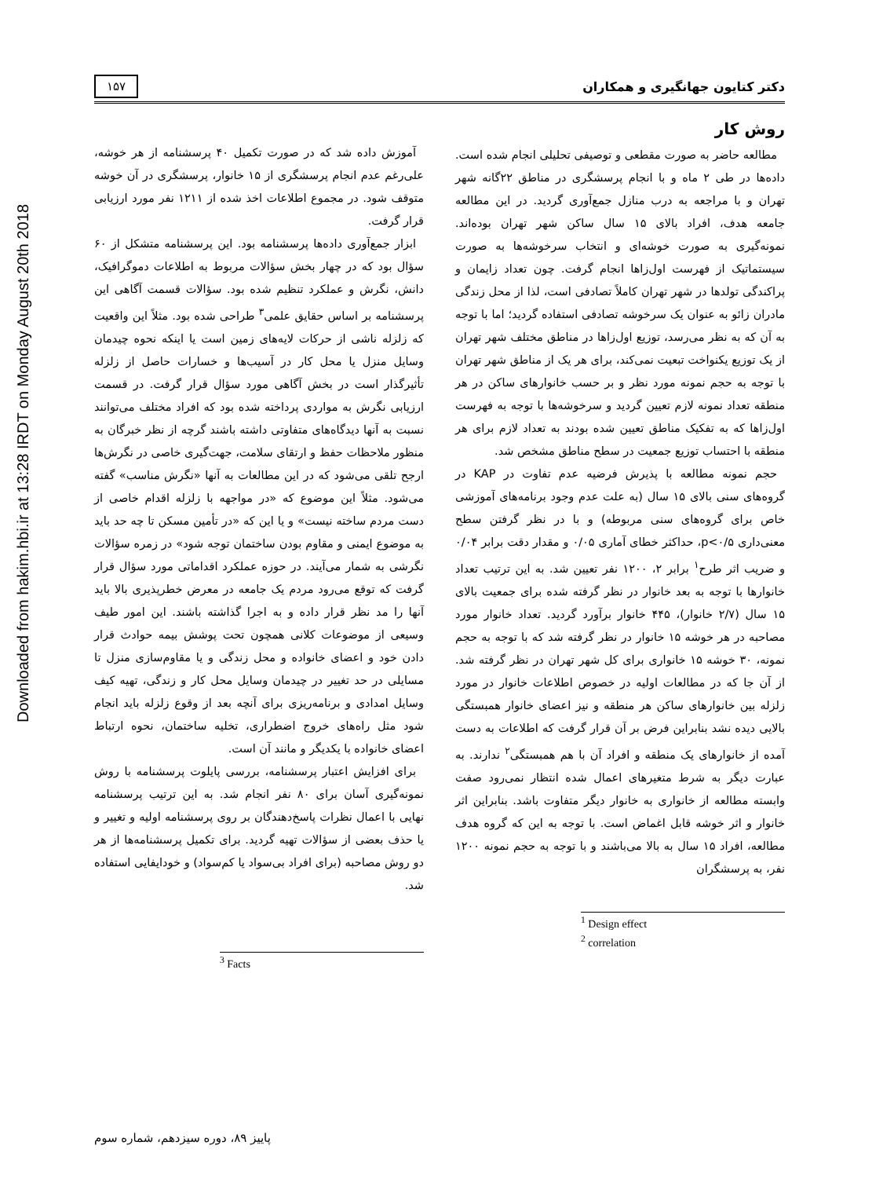Downloaded from hakim.hbi.ir at 13:28 IRDT on Monday August 20th 2018
دکتر کتایون جهانگیری و همکاران ۱۵۷
روش کار
مطالعه حاضر به صورت مقطعی و توصیفی تحلیلی انجام شده است. داده‌ها در طی ۲ ماه و با انجام پرسشگری در مناطق ۲۲گانه شهر تهران و با مراجعه به درب منازل جمع‌آوری گردید. در این مطالعه جامعه هدف، افراد بالای ۱۵ سال ساکن شهر تهران بوده‌اند. نمونه‌گیری به صورت خوشه‌ای و انتخاب سرخوشه‌ها به صورت سیستماتیک از فهرست اول‌زاها انجام گرفت. چون تعداد زایمان و پراکندگی تولدها در شهر تهران کاملاً تصادفی است، لذا از محل زندگی مادران زائو به عنوان یک سرخوشه تصادفی استفاده گردید؛ اما با توجه به آن که به نظر می‌رسد، توزیع اول‌زاها در مناطق مختلف شهر تهران از یک توزیع یکنواخت تبعیت نمی‌کند، برای هر یک از مناطق شهر تهران با توجه به حجم نمونه مورد نظر و بر حسب خانوارهای ساکن در هر منطقه تعداد نمونه لازم تعیین گردید و سرخوشه‌ها با توجه به فهرست اول‌زاها که به تفکیک مناطق تعیین شده بودند به تعداد لازم برای هر منطقه با احتساب توزیع جمعیت در سطح مناطق مشخص شد.
حجم نمونه مطالعه با پذیرش فرضیه عدم تفاوت در KAP در گروه‌های سنی بالای ۱۵ سال (به علت عدم وجود برنامه‌های آموزشی خاص برای گروه‌های سنی مربوطه) و با در نظر گرفتن سطح معنی‌داری p<۰/۵، حداکثر خطای آماری ۰/۰۵ و مقدار دقت برابر ۰/۰۴ و ضریب اثر طرح<sup>۱</sup> برابر ۲، ۱۲۰۰ نفر تعیین شد. به این ترتیب تعداد خانوارها با توجه به بعد خانوار در نظر گرفته شده برای جمعیت بالای ۱۵ سال (۲/۷ خانوار)، ۴۴۵ خانوار برآورد گردید. تعداد خانوار مورد مصاحبه در هر خوشه ۱۵ خانوار در نظر گرفته شد که با توجه به حجم نمونه، ۳۰ خوشه ۱۵ خانواری برای کل شهر تهران در نظر گرفته شد. از آن جا که در مطالعات اولیه در خصوص اطلاعات خانوار در مورد زلزله بین خانوارهای ساکن هر منطقه و نیز اعضای خانوار همبستگی بالایی دیده نشد بنابراین فرض بر آن قرار گرفت که اطلاعات به دست آمده از خانوارهای یک منطقه و افراد آن با هم همبستگی<sup>۲</sup> ندارند. به عبارت دیگر به شرط متغیرهای اعمال شده انتظار نمی‌رود صفت وابسته مطالعه از خانواری به خانوار دیگر متفاوت باشد. بنابراین اثر خانوار و اثر خوشه قابل اغماض است. با توجه به این که گروه هدف مطالعه، افراد ۱۵ سال به بالا می‌باشند و با توجه به حجم نمونه ۱۲۰۰ نفر، به پرسشگران
<sup>1</sup> Design effect
<sup>2</sup> correlation
آموزش داده شد که در صورت تکمیل ۴۰ پرسشنامه از هر خوشه، علی‌رغم عدم انجام پرسشگری از ۱۵ خانوار، پرسشگری در آن خوشه متوقف شود. در مجموع اطلاعات اخذ شده از ۱۲۱۱ نفر مورد ارزیابی قرار گرفت.
ابزار جمع‌آوری داده‌ها پرسشنامه بود. این پرسشنامه متشکل از ۶۰ سؤال بود که در چهار بخش سؤالات مربوط به اطلاعات دموگرافیک، دانش، نگرش و عملکرد تنظیم شده بود. سؤالات قسمت آگاهی این پرسشنامه بر اساس حقایق علمی<sup>۳</sup> طراحی شده بود. مثلاً این واقعیت که زلزله ناشی از حرکات لایه‌های زمین است یا اینکه نحوه چیدمان وسایل منزل یا محل کار در آسیب‌ها و خسارات حاصل از زلزله تأثیرگذار است در بخش آگاهی مورد سؤال قرار گرفت. در قسمت ارزیابی نگرش به مواردی پرداخته شده بود که افراد مختلف می‌توانند نسبت به آنها دیدگاه‌های متفاوتی داشته باشند گرچه از نظر خبرگان به منظور ملاحظات حفظ و ارتقای سلامت، جهت‌گیری خاصی در نگرش‌ها ارجح تلقی می‌شود که در این مطالعات به آنها «نگرش مناسب» گفته می‌شود. مثلاً این موضوع که «در مواجهه با زلزله اقدام خاصی از دست مردم ساخته نیست» و یا این که «در تأمین مسکن تا چه حد باید به موضوع ایمنی و مقاوم بودن ساختمان توجه شود» در زمره سؤالات نگرشی به شمار می‌آیند. در حوزه عملکرد اقداماتی مورد سؤال قرار گرفت که توقع می‌رود مردم یک جامعه در معرض خطرپذیری بالا باید آنها را مد نظر قرار داده و به اجرا گذاشته باشند. این امور طیف وسیعی از موضوعات کلانی همچون تحت پوشش بیمه حوادث قرار دادن خود و اعضای خانواده و محل زندگی و یا مقاوم‌سازی منزل تا مسایلی در حد تغییر در چیدمان وسایل محل کار و زندگی، تهیه کیف وسایل امدادی و برنامه‌ریزی برای آنچه بعد از وقوع زلزله باید انجام شود مثل راه‌های خروج اضطراری، تخلیه ساختمان، نحوه ارتباط اعضای خانواده با یکدیگر و مانند آن است.
برای افزایش اعتبار پرسشنامه، بررسی پایلوت پرسشنامه با روش نمونه‌گیری آسان برای ۸۰ نفر انجام شد. به این ترتیب پرسشنامه نهایی با اعمال نظرات پاسخ‌دهندگان بر روی پرسشنامه اولیه و تغییر و یا حذف بعضی از سؤالات تهیه گردید. برای تکمیل پرسشنامه‌ها از هر دو روش مصاحبه (برای افراد بی‌سواد یا کم‌سواد) و خودایفایی استفاده شد.
<sup>3</sup> Facts
پاییز ۸۹، دوره سیزدهم، شماره سوم